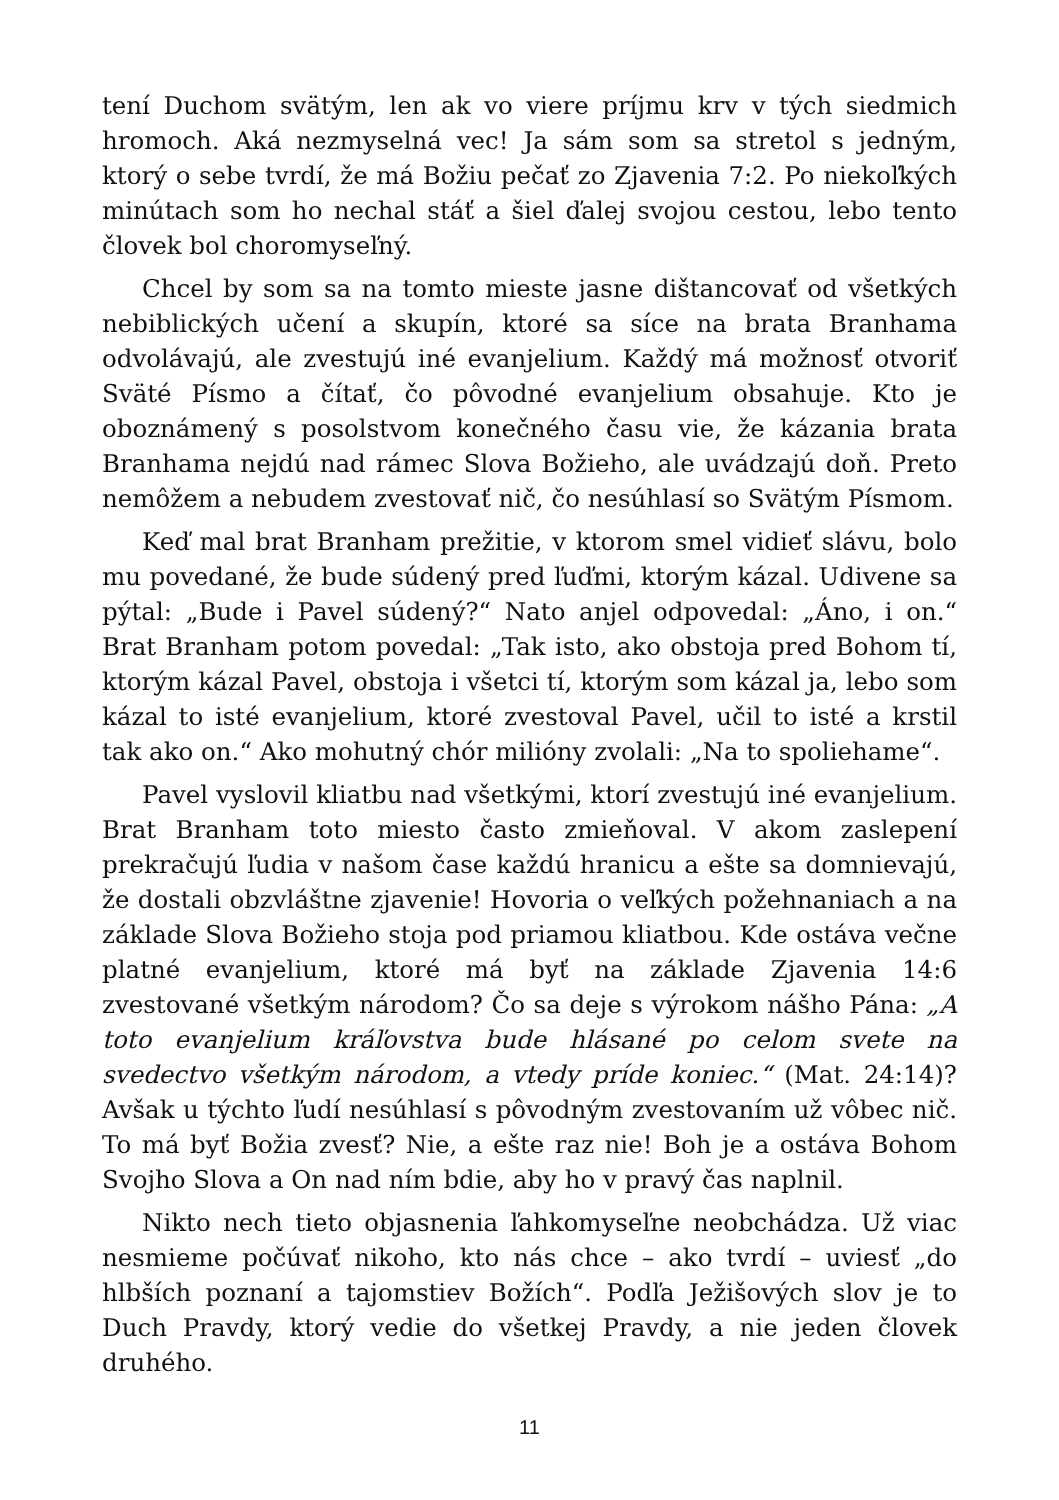tení Duchom svätým, len ak vo viere príjmu krv v tých siedmich hromoch. Aká nezmyselná vec! Ja sám som sa stretol s jedným, ktorý o sebe tvrdí, že má Božiu pečať zo Zjavenia 7:2. Po niekoľkých minútach som ho nechal stáť a šiel ďalej svojou cestou, lebo tento človek bol choromyseľný.
Chcel by som sa na tomto mieste jasne dištancovať od všetkých nebiblických učení a skupín, ktoré sa síce na brata Branhama odvolávajú, ale zvestujú iné evanjelium. Každý má možnosť otvoriť Sväté Písmo a čítať, čo pôvodné evanjelium obsahuje. Kto je oboznámený s posolstvom konečného času vie, že kázania brata Branhama nejdú nad rámec Slova Božieho, ale uvádzajú doň. Preto nemôžem a nebudem zvestovať nič, čo nesúhlasí so Svätým Písmom.
Keď mal brat Branham prežitie, v ktorom smel vidieť slávu, bolo mu povedané, že bude súdený pred ľuďmi, ktorým kázal. Udivene sa pýtal: „Bude i Pavel súdený?“ Nato anjel odpovedal: „Áno, i on.“ Brat Branham potom povedal: „Tak isto, ako obstoja pred Bohom tí, ktorým kázal Pavel, obstoja i všetci tí, ktorým som kázal ja, lebo som kázal to isté evanjelium, ktoré zvestoval Pavel, učil to isté a krstil tak ako on.“ Ako mohutný chór milióny zvolali: „Na to spoliehame“.
Pavel vyslovil kliatbu nad všetkými, ktorí zvestujú iné evanjelium. Brat Branham toto miesto často zmieňoval. V akom zaslepení prekračujú ľudia v našom čase každú hranicu a ešte sa domnievajú, že dostali obzvláštne zjavenie! Hovoria o veľkých požehnaniach a na základe Slova Božieho stoja pod priamou kliatbou. Kde ostáva večne platné evanjelium, ktoré má byť na základe Zjavenia 14:6 zvestované všetkým národom? Čo sa deje s výrokom nášho Pána: „A toto evanjelium kráľovstva bude hlásané po celom svete na svedectvo všetkým národom, a vtedy príde koniec.“ (Mat. 24:14)? Avšak u týchto ľudí nesúhlasí s pôvodným zvestovaním už vôbec nič. To má byť Božia zvesť? Nie, a ešte raz nie! Boh je a ostáva Bohom Svojho Slova a On nad ním bdie, aby ho v pravý čas naplnil.
Nikto nech tieto objasnenia ľahkomyseľne neobchádza. Už viac nesmieme počúvať nikoho, kto nás chce – ako tvrdí – uviesť „do hlbších poznaní a tajomstiev Božích“. Podľa Ježišových slov je to Duch Pravdy, ktorý vedie do všetkej Pravdy, a nie jeden človek druhého.
11